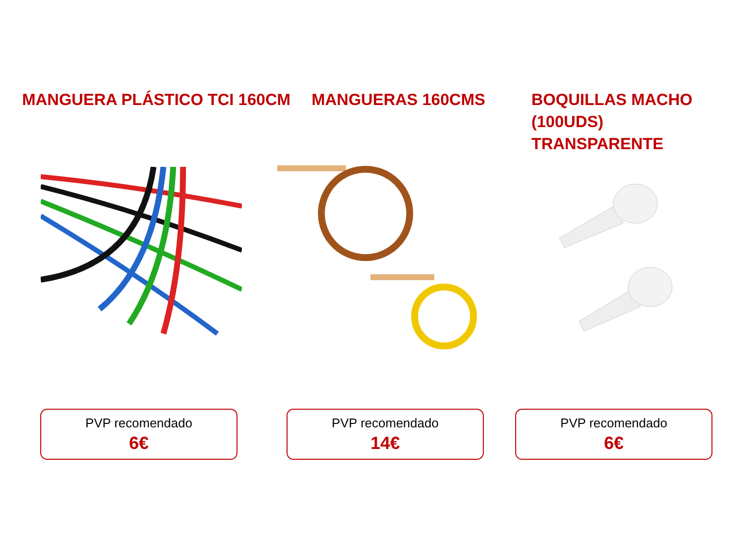MANGUERA PLÁSTICO TCI 160CM MANGUERAS 160CMS BOQUILLAS MACHO (100UDS) TRANSPARENTE
PVP recomendado
6€
PVP recomendado
14€
PVP recomendado
6€